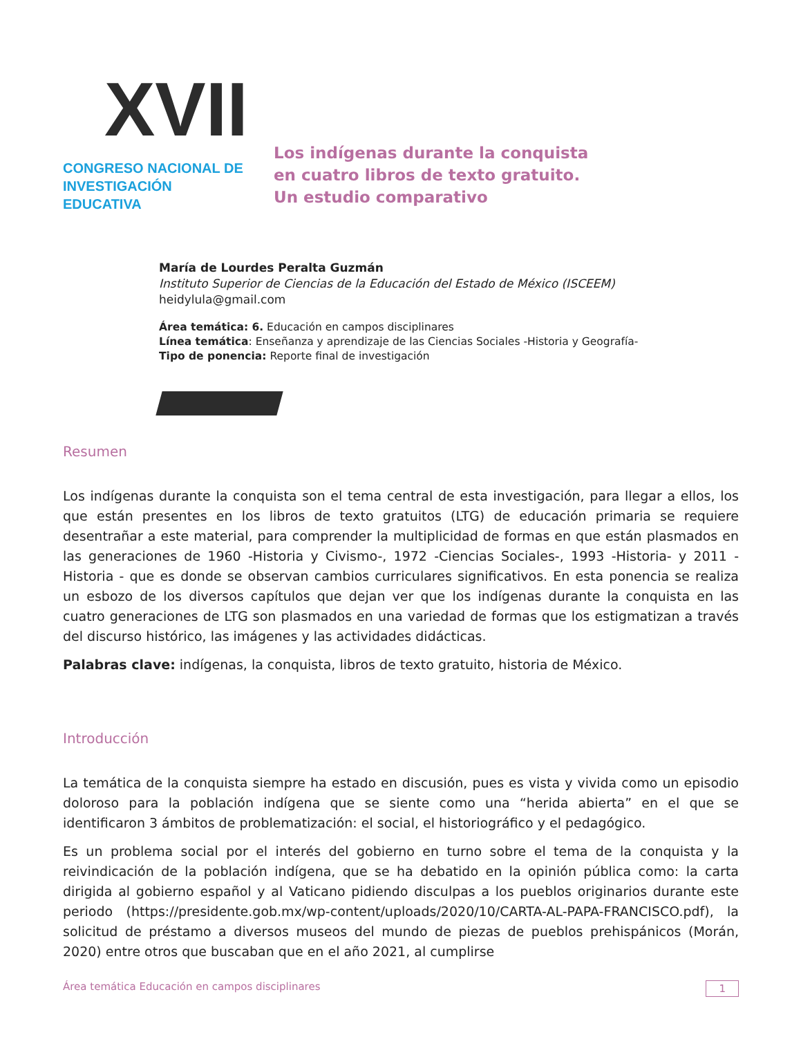XVII
CONGRESO NACIONAL DE
INVESTIGACIÓN EDUCATIVA
Los indígenas durante la conquista
en cuatro libros de texto gratuito.
Un estudio comparativo
María de Lourdes Peralta Guzmán
Instituto Superior de Ciencias de la Educación del Estado de México (ISCEEM)
heidylula@gmail.com
Área temática: 6. Educación en campos disciplinares
Línea temática: Enseñanza y aprendizaje de las Ciencias Sociales -Historia y Geografía-
Tipo de ponencia: Reporte final de investigación
Resumen
Los indígenas durante la conquista son el tema central de esta investigación, para llegar a ellos, los que están presentes en los libros de texto gratuitos (LTG) de educación primaria se requiere desentrañar a este material, para comprender la multiplicidad de formas en que están plasmados en las generaciones de 1960 -Historia y Civismo-, 1972 -Ciencias Sociales-, 1993 -Historia- y 2011 -Historia - que es donde se observan cambios curriculares significativos. En esta ponencia se realiza un esbozo de los diversos capítulos que dejan ver que los indígenas durante la conquista en las cuatro generaciones de LTG son plasmados en una variedad de formas que los estigmatizan a través del discurso histórico, las imágenes y las actividades didácticas.
Palabras clave: indígenas, la conquista, libros de texto gratuito, historia de México.
Introducción
La temática de la conquista siempre ha estado en discusión, pues es vista y vivida como un episodio doloroso para la población indígena que se siente como una “herida abierta” en el que se identificaron 3 ámbitos de problematización: el social, el historiográfico y el pedagógico.
Es un problema social por el interés del gobierno en turno sobre el tema de la conquista y la reivindicación de la población indígena, que se ha debatido en la opinión pública como: la carta dirigida al gobierno español y al Vaticano pidiendo disculpas a los pueblos originarios durante este periodo (https://presidente.gob.mx/wp-content/uploads/2020/10/CARTA-AL-PAPA-FRANCISCO.pdf), la solicitud de préstamo a diversos museos del mundo de piezas de pueblos prehispánicos (Morán, 2020) entre otros que buscaban que en el año 2021, al cumplirse
Área temática Educación en campos disciplinares 1